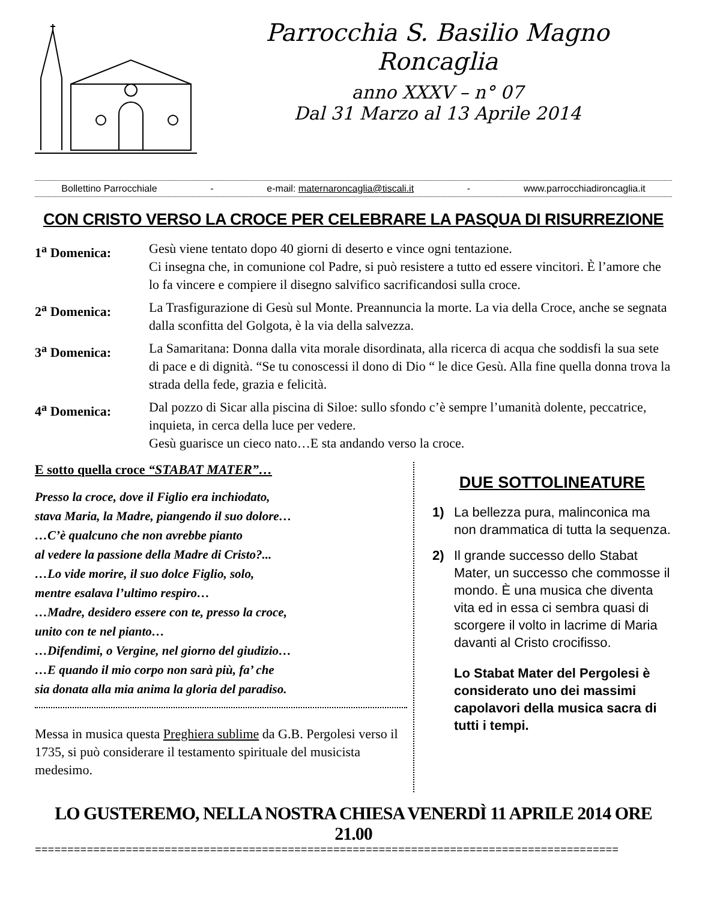Parrocchia S. Basilio Magno
Roncaglia
anno XXXV – n° 07
Dal 31 Marzo al 13 Aprile 2014
Bollettino Parrocchiale - e-mail: maternaroncaglia@tiscali.it - www.parrocchiadironcaglia.it
CON CRISTO VERSO LA CROCE PER CELEBRARE LA PASQUA DI RISURREZIONE
1<sup>a</sup> Domenica: Gesù viene tentato dopo 40 giorni di deserto e vince ogni tentazione.
Ci insegna che, in comunione col Padre, si può resistere a tutto ed essere vincitori. È l’amore che lo fa vincere e compiere il disegno salvifico sacrificandosi sulla croce.
2<sup>a</sup> Domenica: La Trasfigurazione di Gesù sul Monte. Preannuncia la morte. La via della Croce, anche se segnata dalla sconfitta del Golgota, è la via della salvezza.
3<sup>a</sup> Domenica: La Samaritana: Donna dalla vita morale disordinata, alla ricerca di acqua che soddisfi la sua sete di pace e di dignità. “Se tu conoscessi il dono di Dio “ le dice Gesù. Alla fine quella donna trova la strada della fede, grazia e felicità.
4<sup>a</sup> Domenica: Dal pozzo di Sicar alla piscina di Siloe: sullo sfondo c’è sempre l’umanità dolente, peccatrice, inquieta, in cerca della luce per vedere.
Gesù guarisce un cieco nato…E sta andando verso la croce.
E sotto quella croce “STABAT MATER”…
Presso la croce, dove il Figlio era inchiodato,
stava Maria, la Madre, piangendo il suo dolore…
…C’è qualcuno che non avrebbe pianto
al vedere la passione della Madre di Cristo?...
…Lo vide morire, il suo dolce Figlio, solo,
mentre esalava l’ultimo respiro…
…Madre, desidero essere con te, presso la croce,
unito con te nel pianto…
…Difendimi, o Vergine, nel giorno del giudizio…
…E quando il mio corpo non sarà più, fa’ che
sia donata alla mia anima la gloria del paradiso.
Messa in musica questa Preghiera sublime da G.B. Pergolesi verso il 1735, si può considerare il testamento spirituale del musicista medesimo.
DUE SOTTOLINEATURE
1) La bellezza pura, malinconica ma non drammatica di tutta la sequenza.
2) Il grande successo dello Stabat Mater, un successo che commosse il mondo. È una musica che diventa vita ed in essa ci sembra quasi di scorgere il volto in lacrime di Maria davanti al Cristo crocifisso.
Lo Stabat Mater del Pergolesi è considerato uno dei massimi capolavori della musica sacra di tutti i tempi.
LO GUSTEREMO, NELLA NOSTRA CHIESA VENERDÌ 11 APRILE 2014 ORE 21.00
==========================================================================================